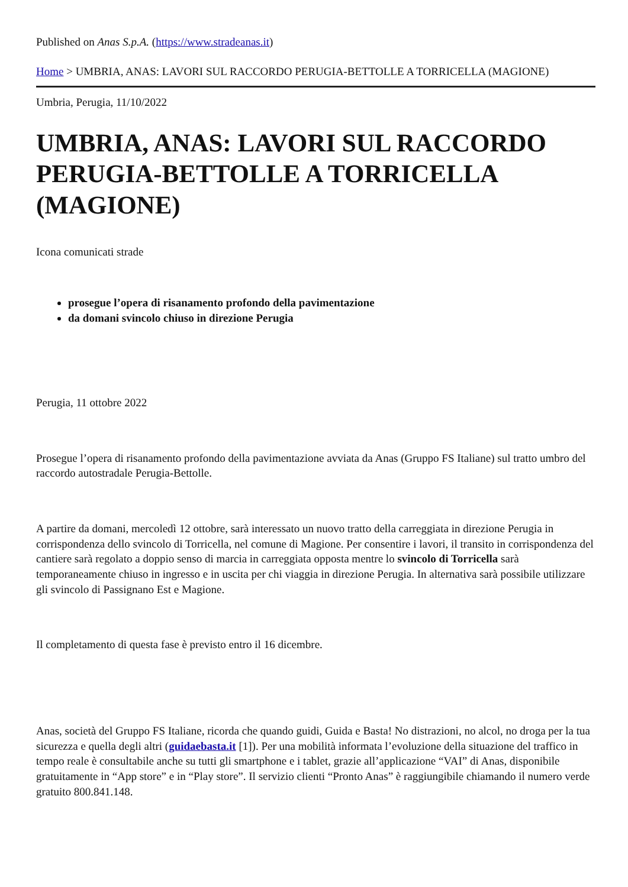Published on Anas S.p.A. (https://www.stradeanas.it)
Home > UMBRIA, ANAS: LAVORI SUL RACCORDO PERUGIA-BETTOLLE A TORRICELLA (MAGIONE)
Umbria, Perugia, 11/10/2022
UMBRIA, ANAS: LAVORI SUL RACCORDO PERUGIA-BETTOLLE A TORRICELLA (MAGIONE)
Icona comunicati strade
prosegue l’opera di risanamento profondo della pavimentazione
da domani svincolo chiuso in direzione Perugia
Perugia, 11 ottobre 2022
Prosegue l’opera di risanamento profondo della pavimentazione avviata da Anas (Gruppo FS Italiane) sul tratto umbro del raccordo autostradale Perugia-Bettolle.
A partire da domani, mercoledì 12 ottobre, sarà interessato un nuovo tratto della carreggiata in direzione Perugia in corrispondenza dello svincolo di Torricella, nel comune di Magione. Per consentire i lavori, il transito in corrispondenza del cantiere sarà regolato a doppio senso di marcia in carreggiata opposta mentre lo svincolo di Torricella sarà temporaneamente chiuso in ingresso e in uscita per chi viaggia in direzione Perugia. In alternativa sarà possibile utilizzare gli svincolo di Passignano Est e Magione.
Il completamento di questa fase è previsto entro il 16 dicembre.
Anas, società del Gruppo FS Italiane, ricorda che quando guidi, Guida e Basta! No distrazioni, no alcol, no droga per la tua sicurezza e quella degli altri (guidaebasta.it [1]). Per una mobilità informata l’evoluzione della situazione del traffico in tempo reale è consultabile anche su tutti gli smartphone e i tablet, grazie all’applicazione “VAI” di Anas, disponibile gratuitamente in “App store” e in “Play store”. Il servizio clienti “Pronto Anas” è raggiungibile chiamando il numero verde gratuito 800.841.148.